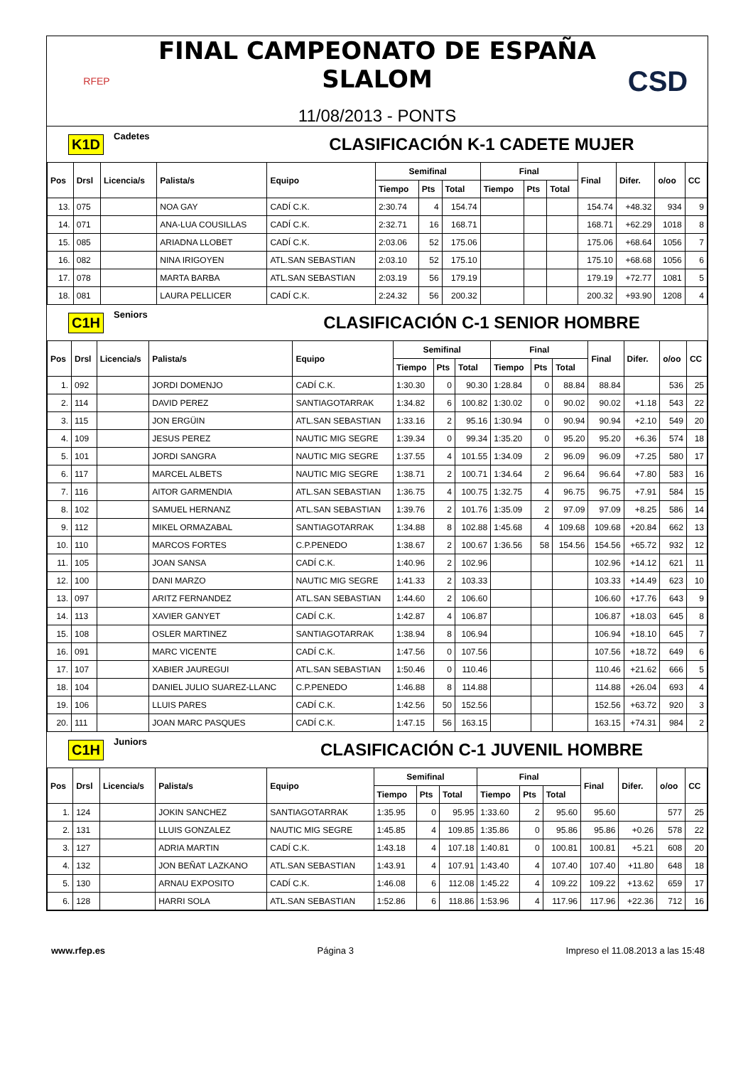RFEP
FINAL CAMPEONATO DE ESPAÑA SLALOM
11/08/2013 - PONTS
CSD
K1D Cadetes CLASIFICACIÓN K-1 CADETE MUJER
| Pos | Drsl | Licencia/s | Palista/s | Equipo | Semifinal | | | Final | | | Final | Difer. | o/oo | CC |
| --- | --- | --- | --- | --- | --- | --- | --- | --- | --- | --- | --- | --- | --- | --- |
| | | | | | Tiempo | Pts | Total | Tiempo | Pts | Total | | | | |
| 13. | 075 | | NOA GAY | CADÍ C.K. | 2:30.74 | 4 | 154.74 | | | | 154.74 | +48.32 | 934 | 9 |
| 14. | 071 | | ANA-LUA COUSILLAS | CADÍ C.K. | 2:32.71 | 16 | 168.71 | | | | 168.71 | +62.29 | 1018 | 8 |
| 15. | 085 | | ARIADNA LLOBET | CADÍ C.K. | 2:03.06 | 52 | 175.06 | | | | 175.06 | +68.64 | 1056 | 7 |
| 16. | 082 | | NINA IRIGOYEN | ATL.SAN SEBASTIAN | 2:03.10 | 52 | 175.10 | | | | 175.10 | +68.68 | 1056 | 6 |
| 17. | 078 | | MARTA BARBA | ATL.SAN SEBASTIAN | 2:03.19 | 56 | 179.19 | | | | 179.19 | +72.77 | 1081 | 5 |
| 18. | 081 | | LAURA PELLICER | CADÍ C.K. | 2:24.32 | 56 | 200.32 | | | | 200.32 | +93.90 | 1208 | 4 |
C1H Seniors CLASIFICACIÓN C-1 SENIOR HOMBRE
| Pos | Drsl | Licencia/s | Palista/s | Equipo | Semifinal | | | Final | | | Final | Difer. | o/oo | CC |
| --- | --- | --- | --- | --- | --- | --- | --- | --- | --- | --- | --- | --- | --- | --- |
| | | | | | Tiempo | Pts | Total | Tiempo | Pts | Total | | | | |
| 1. | 092 | | JORDI DOMENJO | CADÍ C.K. | 1:30.30 | 0 | 90.30 | 1:28.84 | 0 | 88.84 | 88.84 | | 536 | 25 |
| 2. | 114 | | DAVID PEREZ | SANTIAGOTARRAK | 1:34.82 | 6 | 100.82 | 1:30.02 | 0 | 90.02 | 90.02 | +1.18 | 543 | 22 |
| 3. | 115 | | JON ERGÜIN | ATL.SAN SEBASTIAN | 1:33.16 | 2 | 95.16 | 1:30.94 | 0 | 90.94 | 90.94 | +2.10 | 549 | 20 |
| 4. | 109 | | JESUS PEREZ | NAUTIC MIG SEGRE | 1:39.34 | 0 | 99.34 | 1:35.20 | 0 | 95.20 | 95.20 | +6.36 | 574 | 18 |
| 5. | 101 | | JORDI SANGRA | NAUTIC MIG SEGRE | 1:37.55 | 4 | 101.55 | 1:34.09 | 2 | 96.09 | 96.09 | +7.25 | 580 | 17 |
| 6. | 117 | | MARCEL ALBETS | NAUTIC MIG SEGRE | 1:38.71 | 2 | 100.71 | 1:34.64 | 2 | 96.64 | 96.64 | +7.80 | 583 | 16 |
| 7. | 116 | | AITOR GARMENDIA | ATL.SAN SEBASTIAN | 1:36.75 | 4 | 100.75 | 1:32.75 | 4 | 96.75 | 96.75 | +7.91 | 584 | 15 |
| 8. | 102 | | SAMUEL HERNANZ | ATL.SAN SEBASTIAN | 1:39.76 | 2 | 101.76 | 1:35.09 | 2 | 97.09 | 97.09 | +8.25 | 586 | 14 |
| 9. | 112 | | MIKEL ORMAZABAL | SANTIAGOTARRAK | 1:34.88 | 8 | 102.88 | 1:45.68 | 4 | 109.68 | 109.68 | +20.84 | 662 | 13 |
| 10. | 110 | | MARCOS FORTES | C.P.PENEDO | 1:38.67 | 2 | 100.67 | 1:36.56 | 58 | 154.56 | 154.56 | +65.72 | 932 | 12 |
| 11. | 105 | | JOAN SANSA | CADÍ C.K. | 1:40.96 | 2 | 102.96 | | | | 102.96 | +14.12 | 621 | 11 |
| 12. | 100 | | DANI MARZO | NAUTIC MIG SEGRE | 1:41.33 | 2 | 103.33 | | | | 103.33 | +14.49 | 623 | 10 |
| 13. | 097 | | ARITZ FERNANDEZ | ATL.SAN SEBASTIAN | 1:44.60 | 2 | 106.60 | | | | 106.60 | +17.76 | 643 | 9 |
| 14. | 113 | | XAVIER GANYET | CADÍ C.K. | 1:42.87 | 4 | 106.87 | | | | 106.87 | +18.03 | 645 | 8 |
| 15. | 108 | | OSLER MARTINEZ | SANTIAGOTARRAK | 1:38.94 | 8 | 106.94 | | | | 106.94 | +18.10 | 645 | 7 |
| 16. | 091 | | MARC VICENTE | CADÍ C.K. | 1:47.56 | 0 | 107.56 | | | | 107.56 | +18.72 | 649 | 6 |
| 17. | 107 | | XABIER JAUREGUI | ATL.SAN SEBASTIAN | 1:50.46 | 0 | 110.46 | | | | 110.46 | +21.62 | 666 | 5 |
| 18. | 104 | | DANIEL JULIO SUAREZ-LLANC | C.P.PENEDO | 1:46.88 | 8 | 114.88 | | | | 114.88 | +26.04 | 693 | 4 |
| 19. | 106 | | LLUIS PARES | CADÍ C.K. | 1:42.56 | 50 | 152.56 | | | | 152.56 | +63.72 | 920 | 3 |
| 20. | 111 | | JOAN MARC PASQUES | CADÍ C.K. | 1:47.15 | 56 | 163.15 | | | | 163.15 | +74.31 | 984 | 2 |
C1H Juniors CLASIFICACIÓN C-1 JUVENIL HOMBRE
| Pos | Drsl | Licencia/s | Palista/s | Equipo | Semifinal | | | Final | | | Final | Difer. | o/oo | CC |
| --- | --- | --- | --- | --- | --- | --- | --- | --- | --- | --- | --- | --- | --- | --- |
| | | | | | Tiempo | Pts | Total | Tiempo | Pts | Total | | | | |
| 1. | 124 | | JOKIN SANCHEZ | SANTIAGOTARRAK | 1:35.95 | 0 | 95.95 | 1:33.60 | 2 | 95.60 | 95.60 | | 577 | 25 |
| 2. | 131 | | LLUIS GONZALEZ | NAUTIC MIG SEGRE | 1:45.85 | 4 | 109.85 | 1:35.86 | 0 | 95.86 | 95.86 | +0.26 | 578 | 22 |
| 3. | 127 | | ADRIA MARTIN | CADÍ C.K. | 1:43.18 | 4 | 107.18 | 1:40.81 | 0 | 100.81 | 100.81 | +5.21 | 608 | 20 |
| 4. | 132 | | JON BEÑAT LAZKANO | ATL.SAN SEBASTIAN | 1:43.91 | 4 | 107.91 | 1:43.40 | 4 | 107.40 | 107.40 | +11.80 | 648 | 18 |
| 5. | 130 | | ARNAU EXPOSITO | CADÍ C.K. | 1:46.08 | 6 | 112.08 | 1:45.22 | 4 | 109.22 | 109.22 | +13.62 | 659 | 17 |
| 6. | 128 | | HARRI SOLA | ATL.SAN SEBASTIAN | 1:52.86 | 6 | 118.86 | 1:53.96 | 4 | 117.96 | 117.96 | +22.36 | 712 | 16 |
www.rfep.es Página 3 Impreso el 11.08.2013 a las 15:48